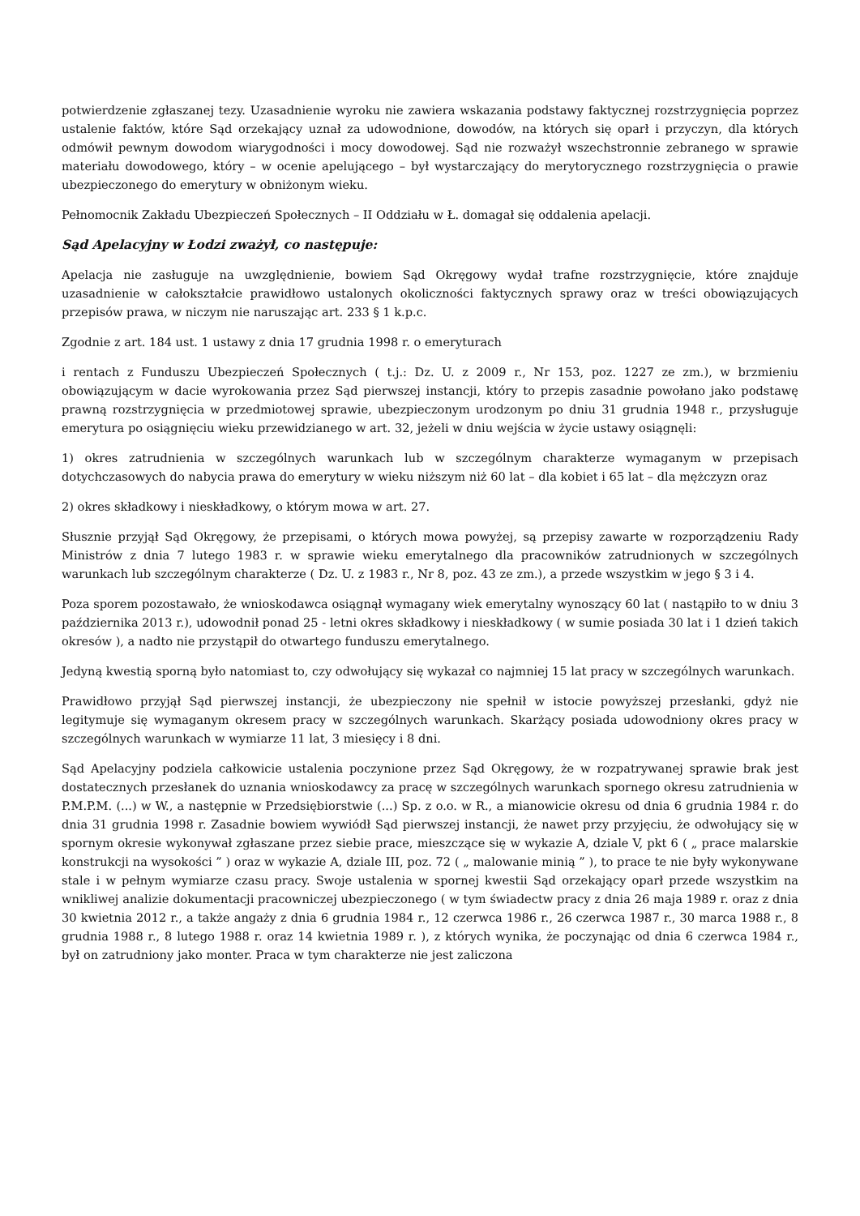potwierdzenie zgłaszanej tezy. Uzasadnienie wyroku nie zawiera wskazania podstawy faktycznej rozstrzygnięcia poprzez ustalenie faktów, które Sąd orzekający uznał za udowodnione, dowodów, na których się oparł i przyczyn, dla których odmówił pewnym dowodom wiarygodności i mocy dowodowej. Sąd nie rozważył wszechstronnie zebranego w sprawie materiału dowodowego, który – w ocenie apelującego – był wystarczający do merytorycznego rozstrzygnięcia o prawie ubezpieczonego do emerytury w obniżonym wieku.
Pełnomocnik Zakładu Ubezpieczeń Społecznych – II Oddziału w Ł. domagał się oddalenia apelacji.
Sąd Apelacyjny w Łodzi zważył, co następuje:
Apelacja nie zasługuje na uwzględnienie, bowiem Sąd Okręgowy wydał trafne rozstrzygnięcie, które znajduje uzasadnienie w całokształcie prawidłowo ustalonych okoliczności faktycznych sprawy oraz w treści obowiązujących przepisów prawa, w niczym nie naruszając art. 233 § 1 k.p.c.
Zgodnie z art. 184 ust. 1 ustawy z dnia 17 grudnia 1998 r. o emeryturach
i rentach z Funduszu Ubezpieczeń Społecznych ( t.j.: Dz. U. z 2009 r., Nr 153, poz. 1227 ze zm.), w brzmieniu obowiązującym w dacie wyrokowania przez Sąd pierwszej instancji, który to przepis zasadnie powołano jako podstawę prawną rozstrzygnięcia w przedmiotowej sprawie, ubezpieczonym urodzonym po dniu 31 grudnia 1948 r., przysługuje emerytura po osiągnięciu wieku przewidzianego w art. 32, jeżeli w dniu wejścia w życie ustawy osiągnęli:
1) okres zatrudnienia w szczególnych warunkach lub w szczególnym charakterze wymaganym w przepisach dotychczasowych do nabycia prawa do emerytury w wieku niższym niż 60 lat – dla kobiet i 65 lat – dla mężczyzn oraz
2) okres składkowy i nieskładkowy, o którym mowa w art. 27.
Słusznie przyjął Sąd Okręgowy, że przepisami, o których mowa powyżej, są przepisy zawarte w rozporządzeniu Rady Ministrów z dnia 7 lutego 1983 r. w sprawie wieku emerytalnego dla pracowników zatrudnionych w szczególnych warunkach lub szczególnym charakterze ( Dz. U. z 1983 r., Nr 8, poz. 43 ze zm.), a przede wszystkim w jego § 3 i 4.
Poza sporem pozostawało, że wnioskodawca osiągnął wymagany wiek emerytalny wynoszący 60 lat ( nastąpiło to w dniu 3 października 2013 r.), udowodnił ponad 25 - letni okres składkowy i nieskładkowy ( w sumie posiada 30 lat i 1 dzień takich okresów ), a nadto nie przystąpił do otwartego funduszu emerytalnego.
Jedyną kwestią sporną było natomiast to, czy odwołujący się wykazał co najmniej 15 lat pracy w szczególnych warunkach.
Prawidłowo przyjął Sąd pierwszej instancji, że ubezpieczony nie spełnił w istocie powyższej przesłanki, gdyż nie legitymuje się wymaganym okresem pracy w szczególnych warunkach. Skarżący posiada udowodniony okres pracy w szczególnych warunkach w wymiarze 11 lat, 3 miesięcy i 8 dni.
Sąd Apelacyjny podziela całkowicie ustalenia poczynione przez Sąd Okręgowy, że w rozpatrywanej sprawie brak jest dostatecznych przesłanek do uznania wnioskodawcy za pracę w szczególnych warunkach spornego okresu zatrudnienia w P.M.P.M. (...) w W., a następnie w Przedsiębiorstwie (...) Sp. z o.o. w R., a mianowicie okresu od dnia 6 grudnia 1984 r. do dnia 31 grudnia 1998 r. Zasadnie bowiem wywiódł Sąd pierwszej instancji, że nawet przy przyjęciu, że odwołujący się w spornym okresie wykonywał zgłaszane przez siebie prace, mieszczące się w wykazie A, dziale V, pkt 6 ( „ prace malarskie konstrukcji na wysokości ” ) oraz w wykazie A, dziale III, poz. 72 ( „ malowanie minią ” ), to prace te nie były wykonywane stale i w pełnym wymiarze czasu pracy. Swoje ustalenia w spornej kwestii Sąd orzekający oparł przede wszystkim na wnikliwej analizie dokumentacji pracowniczej ubezpieczonego ( w tym świadectw pracy z dnia 26 maja 1989 r. oraz z dnia 30 kwietnia 2012 r., a także angaży z dnia 6 grudnia 1984 r., 12 czerwca 1986 r., 26 czerwca 1987 r., 30 marca 1988 r., 8 grudnia 1988 r., 8 lutego 1988 r. oraz 14 kwietnia 1989 r. ), z których wynika, że poczynając od dnia 6 czerwca 1984 r., był on zatrudniony jako monter. Praca w tym charakterze nie jest zaliczona